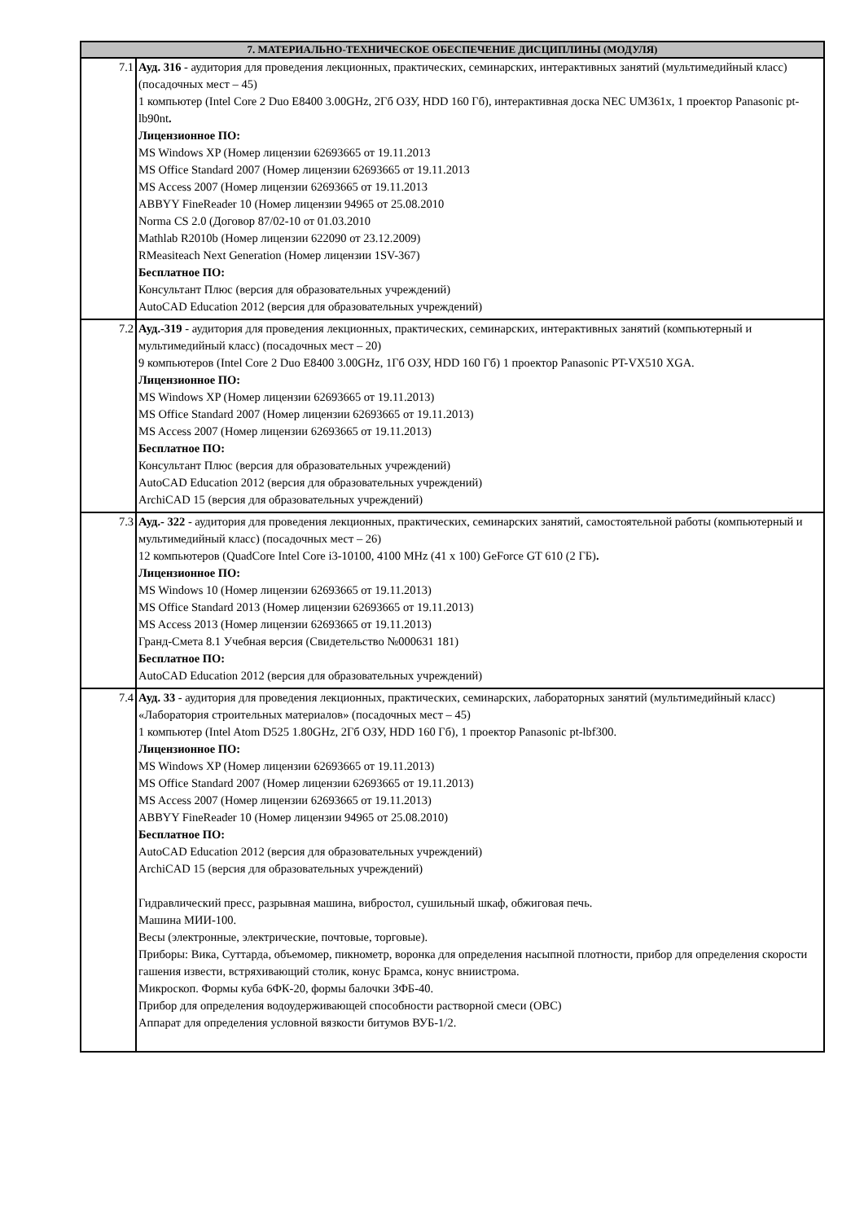| 7. МАТЕРИАЛЬНО-ТЕХНИЧЕСКОЕ ОБЕСПЕЧЕНИЕ ДИСЦИПЛИНЫ (МОДУЛЯ) | |
| --- | --- |
| 7.1 | Ауд. 316 - аудитория для проведения лекционных, практических, семинарских, интерактивных занятий (мультимедийный класс) (посадочных мест – 45) 1 компьютер (Intel Core 2 Duo E8400 3.00GHz, 2Гб ОЗУ, HDD 160 Гб), интерактивная доска NEC UM361x, 1 проектор Panasonic pt-lb90nt . Лицензионное ПО: MS Windows XP (Номер лицензии 62693665 от 19.11.2013 MS Office Standard 2007 (Номер лицензии 62693665 от 19.11.2013 MS Access 2007 (Номер лицензии 62693665 от 19.11.2013 ABBYY FineReader 10 (Номер лицензии 94965 от 25.08.2010 Norma CS 2.0 (Договор 87/02-10 от 01.03.2010 Mathlab R2010b (Номер лицензии 622090 от 23.12.2009) RMeasiteach Next Generation (Номер лицензии 1SV-367) Бесплатное ПО: Консультант Плюс (версия для образовательных учреждений) AutoCAD Education 2012 (версия для образовательных учреждений) |
| 7.2 | Ауд.-319 - аудитория для проведения лекционных, практических, семинарских, интерактивных занятий (компьютерный и мультимедийный класс) (посадочных мест – 20) 9 компьютеров (Intel Core 2 Duo E8400 3.00GHz, 1Гб ОЗУ, HDD 160 Гб) 1 проектор Panasonic PT-VX510 XGA. Лицензионное ПО: MS Windows XP (Номер лицензии 62693665 от 19.11.2013) MS Office Standard 2007 (Номер лицензии 62693665 от 19.11.2013) MS Access 2007 (Номер лицензии 62693665 от 19.11.2013) Бесплатное ПО: Консультант Плюс (версия для образовательных учреждений) AutoCAD Education 2012 (версия для образовательных учреждений) ArchiCAD 15 (версия для образовательных учреждений) |
| 7.3 | Ауд.- 322 - аудитория для проведения лекционных, практических, семинарских занятий, самостоятельной работы (компьютерный и мультимедийный класс) (посадочных мест – 26) 12 компьютеров (QuadCore Intel Core i3-10100, 4100 MHz (41 x 100) GeForce GT 610 (2 ГБ) . Лицензионное ПО: MS Windows 10 (Номер лицензии 62693665 от 19.11.2013) MS Office Standard 2013 (Номер лицензии 62693665 от 19.11.2013) MS Access 2013 (Номер лицензии 62693665 от 19.11.2013) Гранд-Смета 8.1 Учебная версия (Свидетельство №000631 181) Бесплатное ПО: AutoCAD Education 2012 (версия для образовательных учреждений) |
| 7.4 | Ауд. 33 - аудитория для проведения лекционных, практических, семинарских, лабораторных занятий (мультимедийный класс) «Лаборатория строительных материалов» (посадочных мест – 45) 1 компьютер (Intel Atom D525 1.80GHz, 2Гб ОЗУ, HDD 160 Гб), 1 проектор Panasonic pt-lbf300. Лицензионное ПО: MS Windows XP (Номер лицензии 62693665 от 19.11.2013) MS Office Standard 2007 (Номер лицензии 62693665 от 19.11.2013) MS Access 2007 (Номер лицензии 62693665 от 19.11.2013) ABBYY FineReader 10 (Номер лицензии 94965 от 25.08.2010) Бесплатное ПО: AutoCAD Education 2012 (версия для образовательных учреждений) ArchiCAD 15 (версия для образовательных учреждений) Гидравлический пресс, разрывная машина, вибростол, сушильный шкаф, обжиговая печь. Машина МИИ-100. Весы (электронные, электрические, почтовые, торговые). Приборы: Вика, Суттарда, объемомер, пикнометр, воронка для определения насыпной плотности, прибор для определения скорости гашения извести, встряхивающий столик, конус Брамса, конус вниистрома. Микроскоп. Формы куба 6ФК-20, формы балочки ЗФБ-40. Прибор для определения водоудерживающей способности растворной смеси (ОВС) Аппарат для определения условной вязкости битумов ВУБ-1/2. |